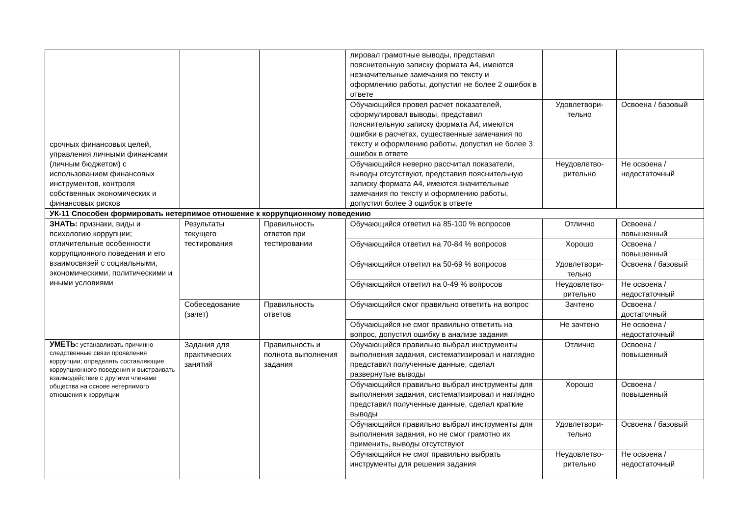| срочных финансовых целей, управления личными финансами (личным бюджетом) с использованием финансовых инструментов, контроля собственных экономических и финансовых рисков | | | лировал грамотные выводы, представил пояснительную записку формата А4, имеются незначительные замечания по тексту и оформлению работы, допустил не более 2 ошибок в ответе | | |
| | | | Обучающийся провел расчет показателей, сформулировал выводы, представил пояснительную записку формата А4, имеются ошибки в расчетах, существенные замечания по тексту и оформлению работы, допустил не более 3 ошибок в ответе | Удовлетвори-тельно | Освоена / базовый |
| | | | Обучающийся неверно рассчитал показатели, выводы отсутствуют, представил пояснительную записку формата А4, имеются значительные замечания по тексту и оформлению работы, допустил более 3 ошибок в ответе | Неудовлетво-рительно | Не освоена / недостаточный |
| УК-11 Способен формировать нетерпимое отношение к коррупционному поведению | | | | | |
| ЗНАТЬ: признаки, виды и психологию коррупции; отличительные особенности коррупционного поведения и его взаимосвязей с социальными, экономическими, политическими и иными условиями | Результаты текущего тестирования | Правильность ответов при тестировании | Обучающийся ответил на 85-100 % вопросов | Отлично | Освоена / повышенный |
| | | | Обучающийся ответил на 70-84 % вопросов | Хорошо | Освоена / повышенный |
| | | | Обучающийся ответил на 50-69 % вопросов | Удовлетвори-тельно | Освоена / базовый |
| | | | Обучающийся ответил на 0-49 % вопросов | Неудовлетво-рительно | Не освоена / недостаточный |
| | Собеседование (зачет) | Правильность ответов | Обучающийся смог правильно ответить на вопрос | Зачтено | Освоена / достаточный |
| | | | Обучающийся не смог правильно ответить на вопрос, допустил ошибку в анализе задания | Не зачтено | Не освоена / недостаточный |
| УМЕТЬ: устанавливать причинно-следственные связи проявления коррупции; определять составляющие коррупционного поведения и выстраивать взаимодействие с другими членами общества на основе нетерпимого отношения к коррупции | Задания для практических занятий | Правильность и полнота выполнения задания | Обучающийся правильно выбрал инструменты выполнения задания, систематизировал и наглядно представил полученные данные, сделал развернутые выводы | Отлично | Освоена / повышенный |
| | | | Обучающийся правильно выбрал инструменты для выполнения задания, систематизировал и наглядно представил полученные данные, сделал краткие выводы | Хорошо | Освоена / повышенный |
| | | | Обучающийся правильно выбрал инструменты для выполнения задания, но не смог грамотно их применить, выводы отсутствуют | Удовлетвори-тельно | Освоена / базовый |
| | | | Обучающийся не смог правильно выбрать инструменты для решения задания | Неудовлетво-рительно | Не освоена / недостаточный |